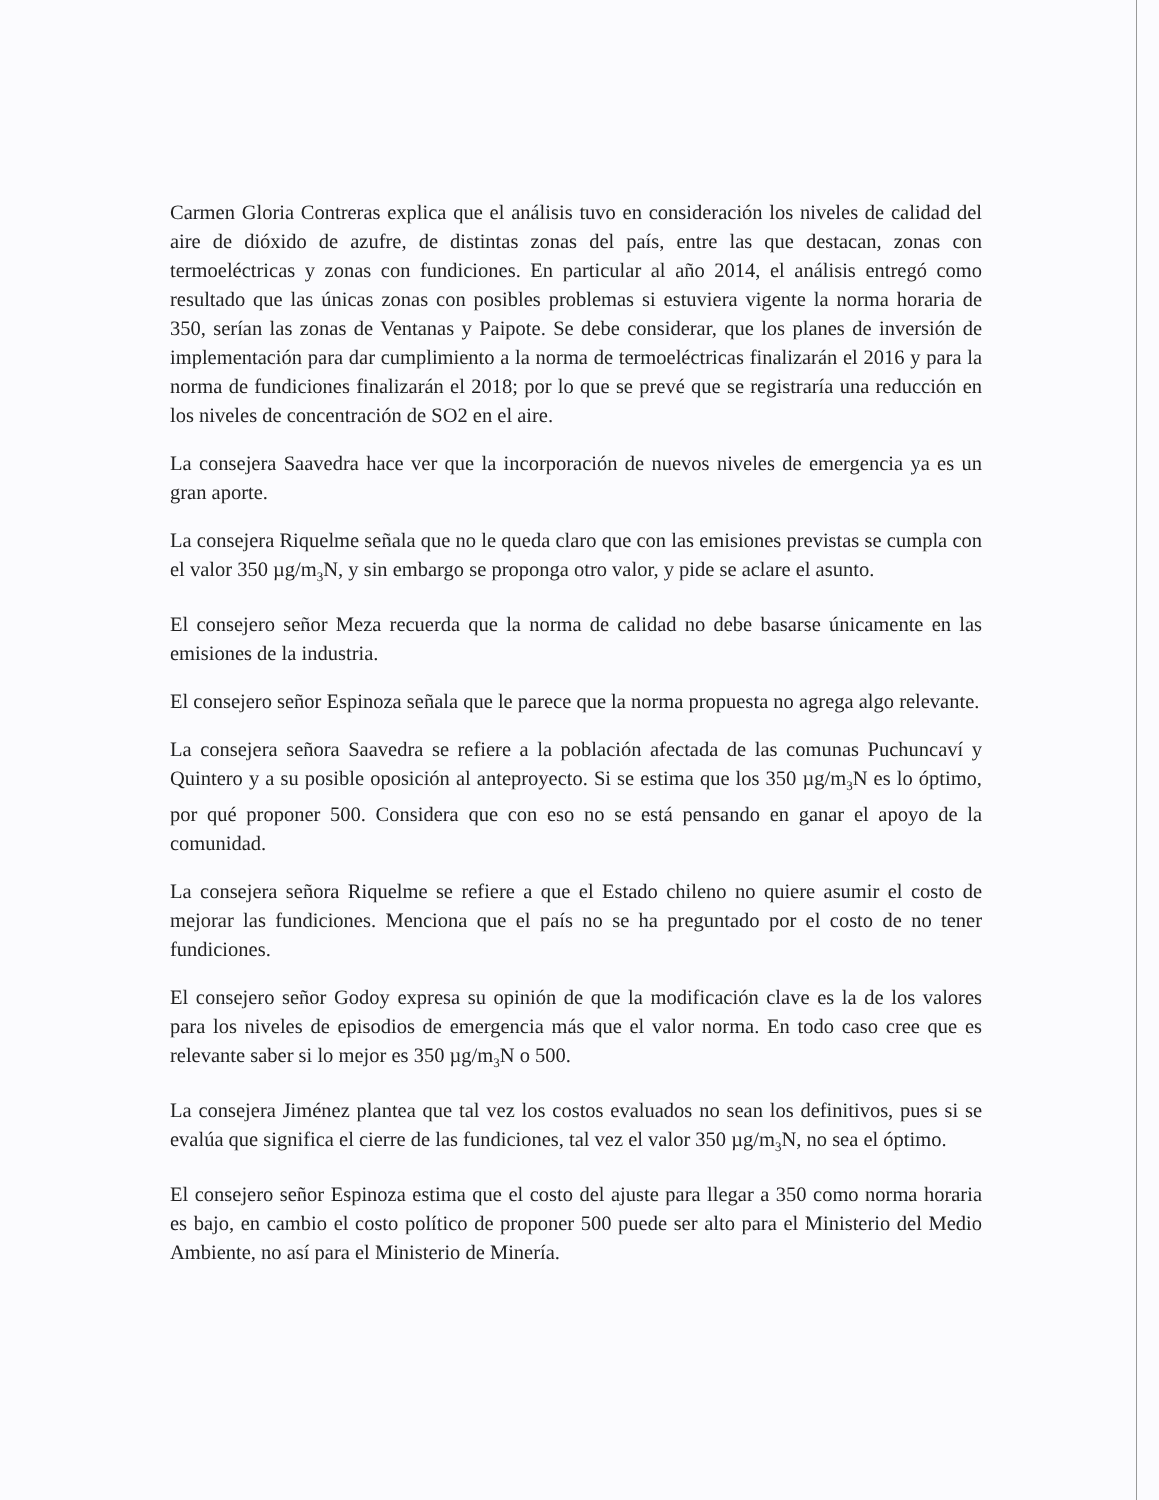Carmen Gloria Contreras explica que el análisis tuvo en consideración los niveles de calidad del aire de dióxido de azufre, de distintas zonas del país, entre las que destacan, zonas con termoeléctricas y zonas con fundiciones. En particular al año 2014, el análisis entregó como resultado que las únicas zonas con posibles problemas si estuviera vigente la norma horaria de 350, serían las zonas de Ventanas y Paipote. Se debe considerar, que los planes de inversión de implementación para dar cumplimiento a la norma de termoeléctricas finalizarán el 2016 y para la norma de fundiciones finalizarán el 2018; por lo que se prevé que se registraría una reducción en los niveles de concentración de SO2 en el aire.
La consejera Saavedra hace ver que la incorporación de nuevos niveles de emergencia ya es un gran aporte.
La consejera Riquelme señala que no le queda claro que con las emisiones previstas se cumpla con el valor 350 µg/m<sub>3</sub>N, y sin embargo se proponga otro valor, y pide se aclare el asunto.
El consejero señor Meza recuerda que la norma de calidad no debe basarse únicamente en las emisiones de la industria.
El consejero señor Espinoza señala que le parece que la norma propuesta no agrega algo relevante.
La consejera señora Saavedra se refiere a la población afectada de las comunas Puchuncaví y Quintero y a su posible oposición al anteproyecto. Si se estima que los 350 µg/m<sub>3</sub>N es lo óptimo, por qué proponer 500. Considera que con eso no se está pensando en ganar el apoyo de la comunidad.
La consejera señora Riquelme se refiere a que el Estado chileno no quiere asumir el costo de mejorar las fundiciones. Menciona que el país no se ha preguntado por el costo de no tener fundiciones.
El consejero señor Godoy expresa su opinión de que la modificación clave es la de los valores para los niveles de episodios de emergencia más que el valor norma. En todo caso cree que es relevante saber si lo mejor es 350 µg/m<sub>3</sub>N o 500.
La consejera Jiménez plantea que tal vez los costos evaluados no sean los definitivos, pues si se evalúa que significa el cierre de las fundiciones, tal vez el valor 350 µg/m<sub>3</sub>N, no sea el óptimo.
El consejero señor Espinoza estima que el costo del ajuste para llegar a 350 como norma horaria es bajo, en cambio el costo político de proponer 500 puede ser alto para el Ministerio del Medio Ambiente, no así para el Ministerio de Minería.